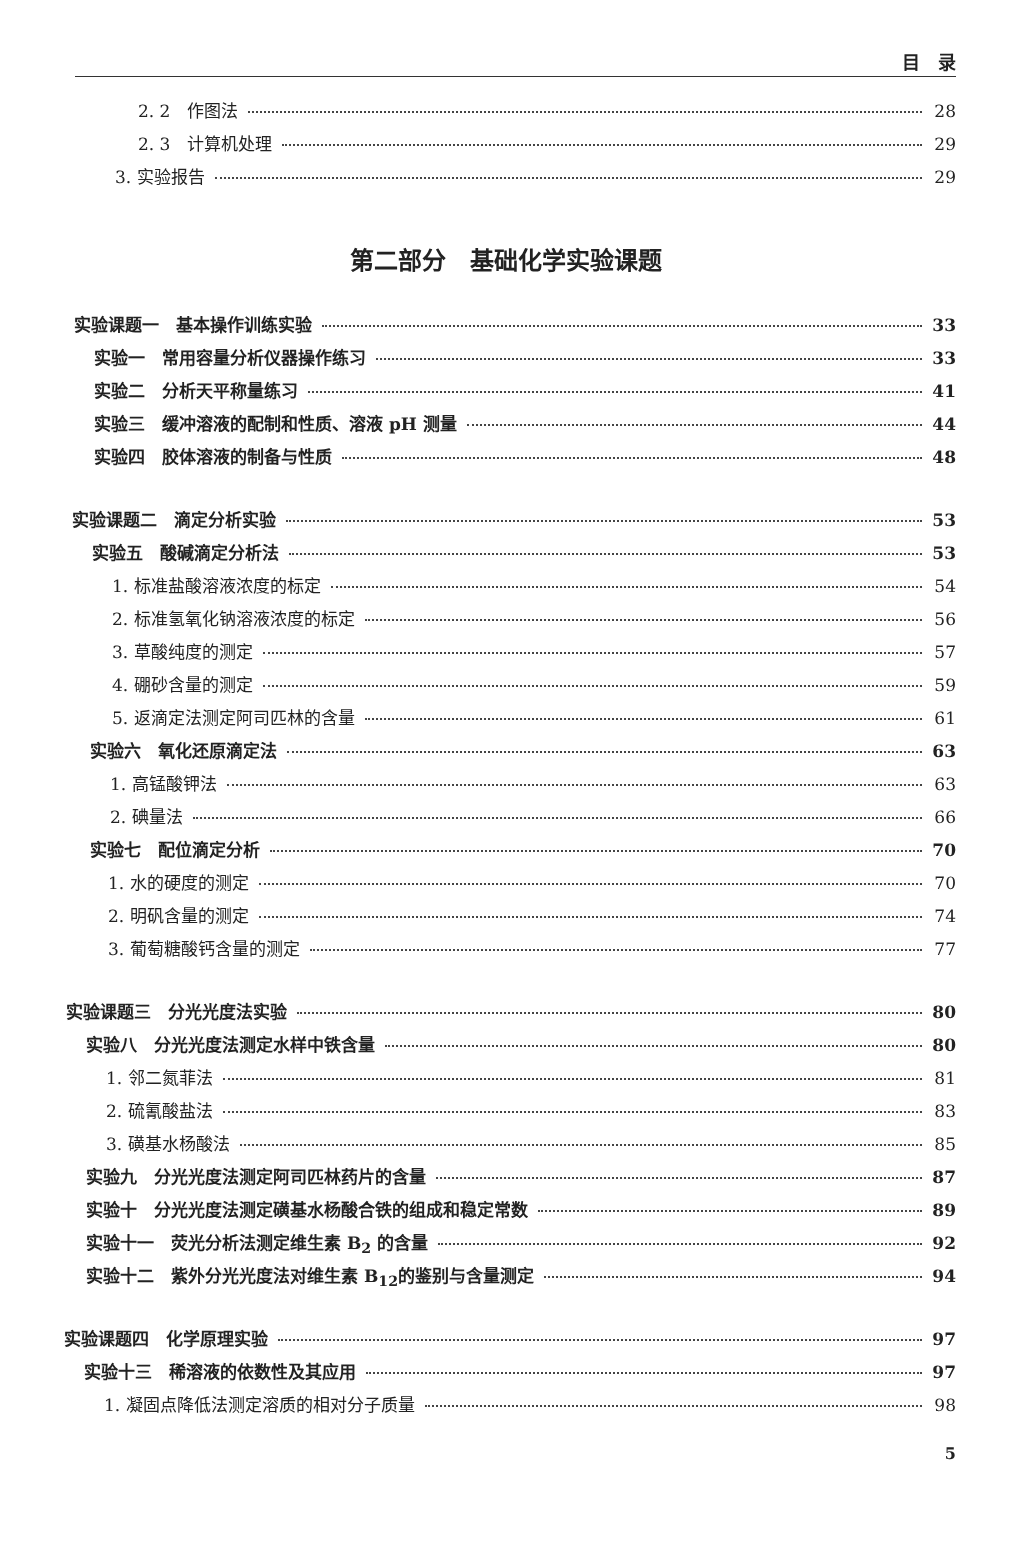目　录
2. 2　作图法 28
2. 3　计算机处理 29
3. 实验报告 29
第二部分　基础化学实验课题
实验课题一　基本操作训练实验 33
实验一　常用容量分析仪器操作练习 33
实验二　分析天平称量练习 41
实验三　缓冲溶液的配制和性质、溶液 pH 测量 44
实验四　胶体溶液的制备与性质 48
实验课题二　滴定分析实验 53
实验五　酸碱滴定分析法 53
1. 标准盐酸溶液浓度的标定 54
2. 标准氢氧化钠溶液浓度的标定 56
3. 草酸纯度的测定 57
4. 硼砂含量的测定 59
5. 返滴定法测定阿司匹林的含量 61
实验六　氧化还原滴定法 63
1. 高锰酸钾法 63
2. 碘量法 66
实验七　配位滴定分析 70
1. 水的硬度的测定 70
2. 明矾含量的测定 74
3. 葡萄糖酸钙含量的测定 77
实验课题三　分光光度法实验 80
实验八　分光光度法测定水样中铁含量 80
1. 邻二氮菲法 81
2. 硫氰酸盐法 83
3. 磺基水杨酸法 85
实验九　分光光度法测定阿司匹林药片的含量 87
实验十　分光光度法测定磺基水杨酸合铁的组成和稳定常数 89
实验十一　荧光分析法测定维生素 B<sub>2</sub> 的含量 92
实验十二　紫外分光光度法对维生素 B<sub>12</sub>的鉴别与含量测定 94
实验课题四　化学原理实验 97
实验十三　稀溶液的依数性及其应用 97
1. 凝固点降低法测定溶质的相对分子质量 98
5